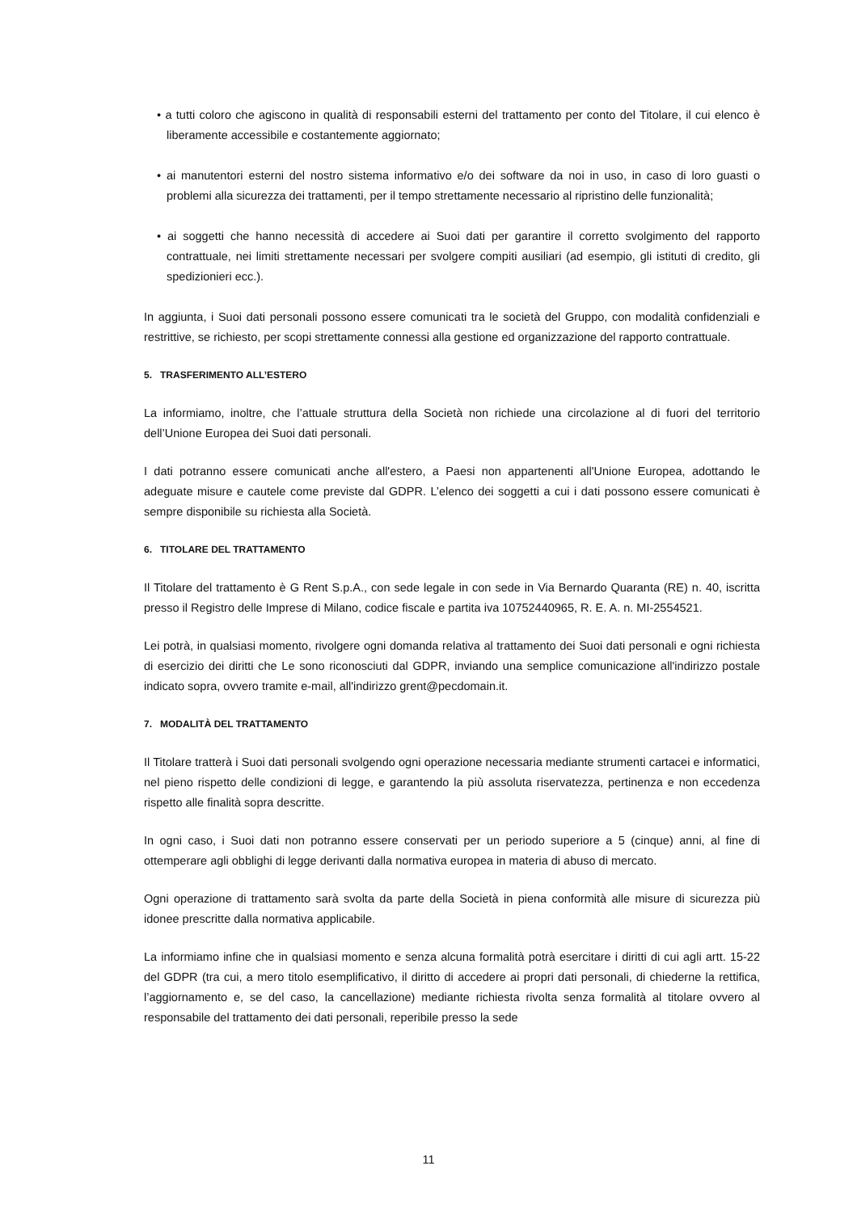• a tutti coloro che agiscono in qualità di responsabili esterni del trattamento per conto del Titolare, il cui elenco è liberamente accessibile e costantemente aggiornato;
• ai manutentori esterni del nostro sistema informativo e/o dei software da noi in uso, in caso di loro guasti o problemi alla sicurezza dei trattamenti, per il tempo strettamente necessario al ripristino delle funzionalità;
• ai soggetti che hanno necessità di accedere ai Suoi dati per garantire il corretto svolgimento del rapporto contrattuale, nei limiti strettamente necessari per svolgere compiti ausiliari (ad esempio, gli istituti di credito, gli spedizionieri ecc.).
In aggiunta, i Suoi dati personali possono essere comunicati tra le società del Gruppo, con modalità confidenziali e restrittive, se richiesto, per scopi strettamente connessi alla gestione ed organizzazione del rapporto contrattuale.
5. TRASFERIMENTO ALL’ESTERO
La informiamo, inoltre, che l’attuale struttura della Società non richiede una circolazione al di fuori del territorio dell’Unione Europea dei Suoi dati personali.
I dati potranno essere comunicati anche all'estero, a Paesi non appartenenti all'Unione Europea, adottando le adeguate misure e cautele come previste dal GDPR. L’elenco dei soggetti a cui i dati possono essere comunicati è sempre disponibile su richiesta alla Società.
6. TITOLARE DEL TRATTAMENTO
Il Titolare del trattamento è G Rent S.p.A., con sede legale in con sede in Via Bernardo Quaranta (RE) n. 40, iscritta presso il Registro delle Imprese di Milano, codice fiscale e partita iva 10752440965, R. E. A. n. MI-2554521.
Lei potrà, in qualsiasi momento, rivolgere ogni domanda relativa al trattamento dei Suoi dati personali e ogni richiesta di esercizio dei diritti che Le sono riconosciuti dal GDPR, inviando una semplice comunicazione all'indirizzo postale indicato sopra, ovvero tramite e-mail, all'indirizzo grent@pecdomain.it.
7. MODALITÀ DEL TRATTAMENTO
Il Titolare tratterà i Suoi dati personali svolgendo ogni operazione necessaria mediante strumenti cartacei e informatici, nel pieno rispetto delle condizioni di legge, e garantendo la più assoluta riservatezza, pertinenza e non eccedenza rispetto alle finalità sopra descritte.
In ogni caso, i Suoi dati non potranno essere conservati per un periodo superiore a 5 (cinque) anni, al fine di ottemperare agli obblighi di legge derivanti dalla normativa europea in materia di abuso di mercato.
Ogni operazione di trattamento sarà svolta da parte della Società in piena conformità alle misure di sicurezza più idonee prescritte dalla normativa applicabile.
La informiamo infine che in qualsiasi momento e senza alcuna formalità potrà esercitare i diritti di cui agli artt. 15-22 del GDPR (tra cui, a mero titolo esemplificativo, il diritto di accedere ai propri dati personali, di chiederne la rettifica, l’aggiornamento e, se del caso, la cancellazione) mediante richiesta rivolta senza formalità al titolare ovvero al responsabile del trattamento dei dati personali, reperibile presso la sede
11